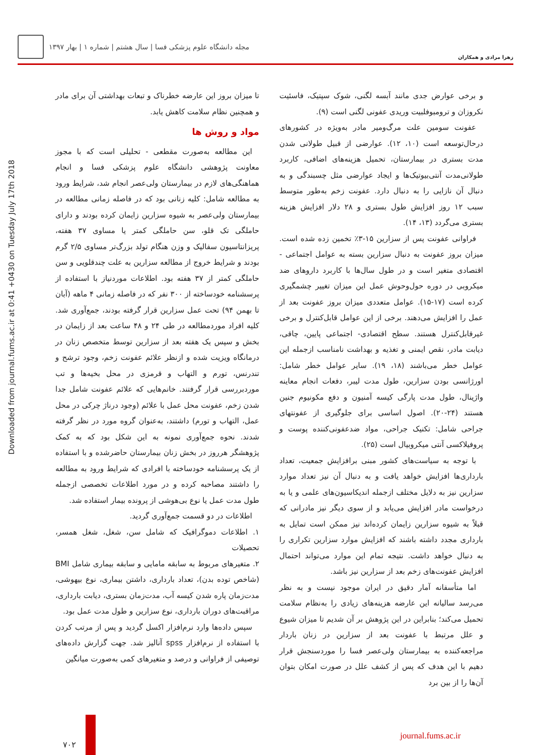زهرا مرادی و همکاران
مجله دانشگاه علوم پزشکی فسا | سال هشتم | شماره ۱ | بهار ۱۳۹۷
Downloaded from journal.fums.ac.ir at 0:41 +0430 on Tuesday July 17th 2018
و برخی عوارض جدی مانند آبسه لگنی، شوک سپتیک، فاسئیت نکروزان و ترومبوفلبیت وریدی عفونی لگنی است (۹).
عفونت سومین علت مرگ‌ومیر مادر به‌ویژه در کشورهای درحال‌توسعه است (۱۰، ۱۲). عوارضی از قبیل طولانی شدن مدت بستری در بیمارستان، تحمیل هزینه‌های اضافی، کاربرد طولانی‌مدت آنتی‌بیوتیک‌ها و ایجاد عوارضی مثل چسبندگی و به دنبال آن نازایی را به دنبال دارد. عفونت زخم به‌طور متوسط سبب ۱۲ روز افزایش طول بستری و ۲۸ دلار افزایش هزینه بستری می‌گردد (۱۳، ۱۴).
فراوانی عفونت پس از سزارین ۱۵-۳٪ تخمین زده شده است. میزان بروز عفونت به دنبال سزارین بسته به عوامل اجتماعی - اقتصادی متغیر است و در طول سال‌ها با کاربرد داروهای ضد میکروبی در دوره حول‌وحوش عمل این میزان تغییر چشمگیری کرده است (۱۷-۱۵). عوامل متعددی میزان بروز عفونت بعد از عمل را افزایش می‌دهند. برخی از این عوامل قابل‌کنترل و برخی غیرقابل‌کنترل هستند. سطح اقتصادی- اجتماعی پایین، چاقی، دیابت مادر، نقص ایمنی و تغذیه و بهداشت نامناسب ازجمله این عوامل خطر می‌باشند (۱۸، ۱۹). سایر عوامل خطر شامل: اورژانسی بودن سزارین، طول مدت لیبر، دفعات انجام معاینه واژینال، طول مدت پارگی کیسه آمنیون و دفع مکونیوم جنین هستند (۲۴-۲۰). اصول اساسی برای جلوگیری از عفونتهای جراحی شامل: تکنیک جراحی، مواد ضدعفونی‌کننده پوست و پروفیلاکسی آنتی میکروبیال است (۲۵).
با توجه به سیاست‌های کشور مبنی برافزایش جمعیت، تعداد بارداری‌ها افزایش خواهد یافت و به دنبال آن نیز تعداد موارد سزارین نیز به دلایل مختلف ازجمله اندیکاسیون‌های علمی و یا به درخواست مادر افزایش می‌یابد و از سوی دیگر نیز مادرانی که قبلاً به شیوه سزارین زایمان کرده‌اند نیز ممکن است تمایل به بارداری مجدد داشته باشند که افزایش موارد سزارین تکراری را به دنبال خواهد داشت. نتیجه تمام این موارد می‌تواند احتمال افزایش عفونت‌های زخم بعد از سزارین نیز باشد.
اما متأسفانه آمار دقیق در ایران موجود نیست و به نظر می‌رسد سالیانه این عارضه هزینه‌های زیادی را به‌نظام سلامت تحمیل می‌کند؛ بنابراین در این پژوهش بر آن شدیم تا میزان شیوع و علل مرتبط با عفونت بعد از سزارین در زنان باردار مراجعه‌کننده به بیمارستان ولی‌عصر فسا را موردسنجش قرار دهیم با این هدف که پس از کشف علل در صورت امکان بتوان آن‌ها را از بین برد
تا میزان بروز این عارضه خطرناک و تبعات بهداشتی آن برای مادر و همچنین نظام سلامت کاهش یابد.
مواد و روش ها
این مطالعه به‌صورت مقطعی - تحلیلی است که با مجوز معاونت پژوهشی دانشگاه علوم پزشکی فسا و انجام هماهنگی‌های لازم در بیمارستان ولی‌عصر انجام شد، شرایط ورود به مطالعه شامل: کلیه زنانی بود که در فاصله زمانی مطالعه در بیمارستان ولی‌عصر به شیوه سزارین زایمان کرده بودند و دارای حاملگی تک قلو، سن حاملگی کمتر یا مساوی ۳۷ هفته، پریزانتاسیون سفالیک و وزن هنگام تولد بزرگ‌تر مساوی ۲/۵ گرم بودند و شرایط خروج از مطالعه سزارین به علت چندقلویی و سن حاملگی کمتر از ۳۷ هفته بود. اطلاعات موردنیاز با استفاده از پرسشنامه خودساخته از ۳۰۰ نفر که در فاصله زمانی ۴ ماهه (آبان تا بهمن ۹۴) تحت عمل سزارین قرار گرفته بودند، جمع‌آوری شد. کلیه افراد موردمطالعه در طی ۲۴ و ۴۸ ساعت بعد از زایمان در بخش و سپس یک هفته بعد از سزارین توسط متخصص زنان در درمانگاه ویزیت شده و ازنظر علائم عفونت زخم، وجود ترشح و تندرنس، تورم و التهاب و قرمزی در محل بخیه‌ها و تب موردبررسی قرار گرفتند. خانم‌هایی که علائم عفونت شامل جدا شدن زخم، عفونت محل عمل با علائم (وجود درناژ چرکی در محل عمل، التهاب و تورم) داشتند، به‌عنوان گروه مورد در نظر گرفته شدند. نحوه جمع‌آوری نمونه به این شکل بود که به کمک پژوهشگر هرروز در بخش زنان بیمارستان حاضرشده و با استفاده از یک پرسشنامه خودساخته با افرادی که شرایط ورود به مطالعه را داشتند مصاحبه کرده و در مورد اطلاعات تخصصی ازجمله طول مدت عمل یا نوع بی‌هوشی از پرونده بیمار استفاده شد.
اطلاعات در دو قسمت جمع‌آوری گردید.
۱. اطلاعات دموگرافیک که شامل سن، شغل، شغل همسر، تحصیلات
۲. متغیرهای مربوط به سابقه مامایی و سابقه بیماری شامل BMI (شاخص توده بدن)، تعداد بارداری، داشتن بیماری، نوع بیهوشی، مدت‌زمان پاره شدن کیسه آب، مدت‌زمان بستری، دیابت بارداری، مراقبت‌های دوران بارداری، نوع سزارین و طول مدت عمل بود.
سپس داده‌ها وارد نرم‌افزار اکسل گردید و پس از مرتب کردن با استفاده از نرم‌افزار spss آنالیز شد. جهت گزارش داده‌های توصیفی از فراوانی و درصد و متغیرهای کمی به‌صورت میانگین
۷۰۲
journal.fums.ac.ir